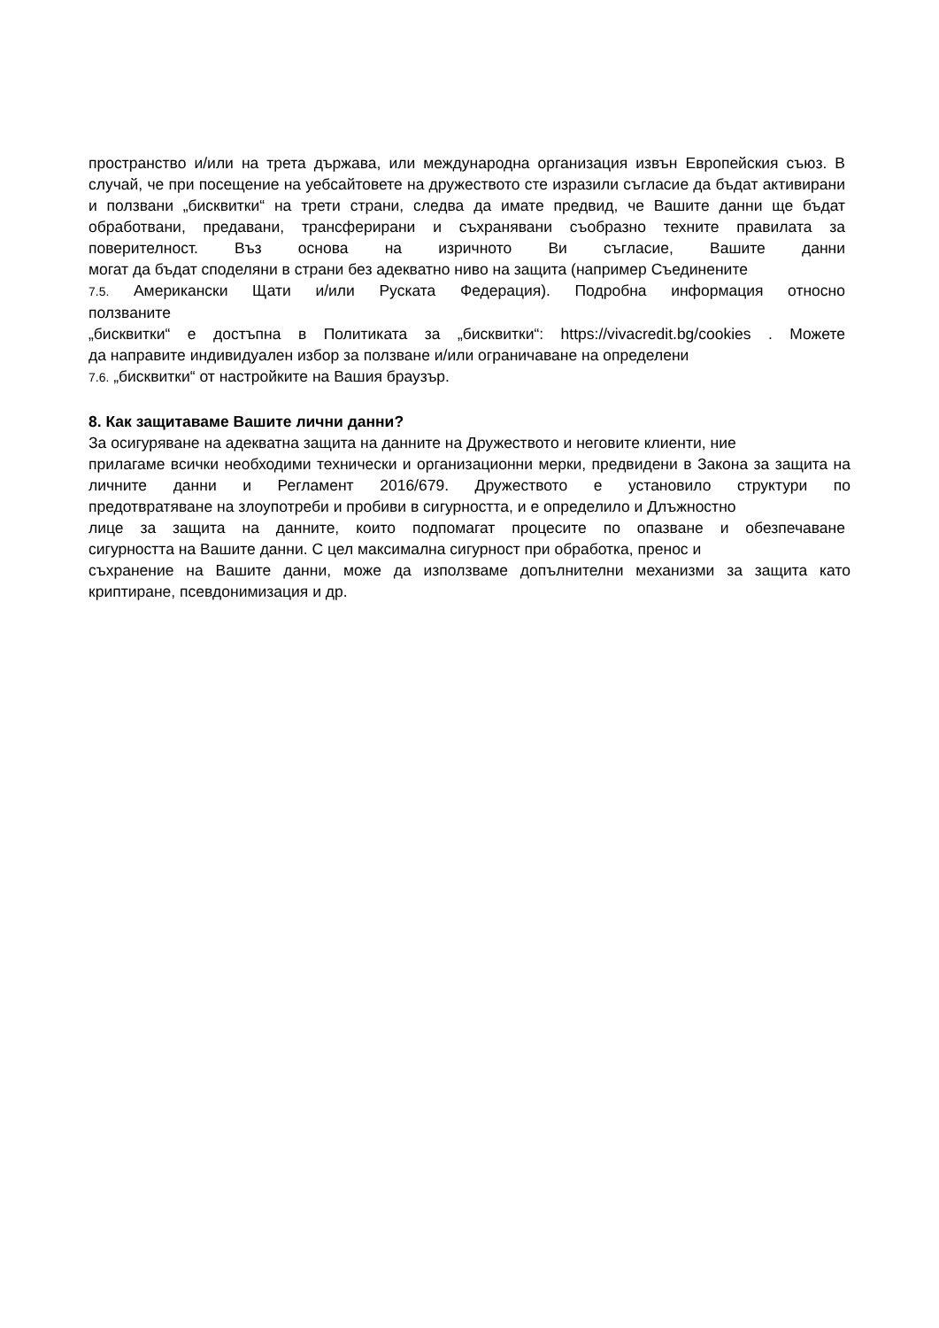пространство и/или на трета държава, или международна организация извън Европейския съюз. В случай, че при посещение на уебсайтовете на дружеството сте изразили съгласие да бъдат активирани и ползвани „бисквитки“ на трети страни, следва да имате предвид, че Вашите данни ще бъдат обработвани, предавани, трансферирани и съхранявани съобразно техните правилата за поверителност. Въз основа на изричното Ви съгласие, Вашите данни
могат да бъдат споделяни в страни без адекватно ниво на защита (например Съединените
7.5. Американски Щати и/или Руската Федерация). Подробна информация относно
ползваните
„бисквитки“ е достъпна в Политиката за „бисквитки“: https://vivacredit.bg/cookies . Можете
да направите индивидуален избор за ползване и/или ограничаване на определени
7.6. „бисквитки“ от настройките на Вашия браузър.
8. Как защитаваме Вашите лични данни?
За осигуряване на адекватна защита на данните на Дружеството и неговите клиенти, ние
прилагаме всички необходими технически и организационни мерки, предвидени в Закона за защита на личните данни и Регламент 2016/679. Дружеството е установило структури по
предотвратяване на злоупотреби и пробиви в сигурността, и е определило и Длъжностно
лице за защита на данните, които подпомагат процесите по опазване и обезпечаване
сигурността на Вашите данни. С цел максимална сигурност при обработка, пренос и
съхранение на Вашите данни, може да използваме допълнителни механизми за защита като
криптиране, псевдонимизация и др.